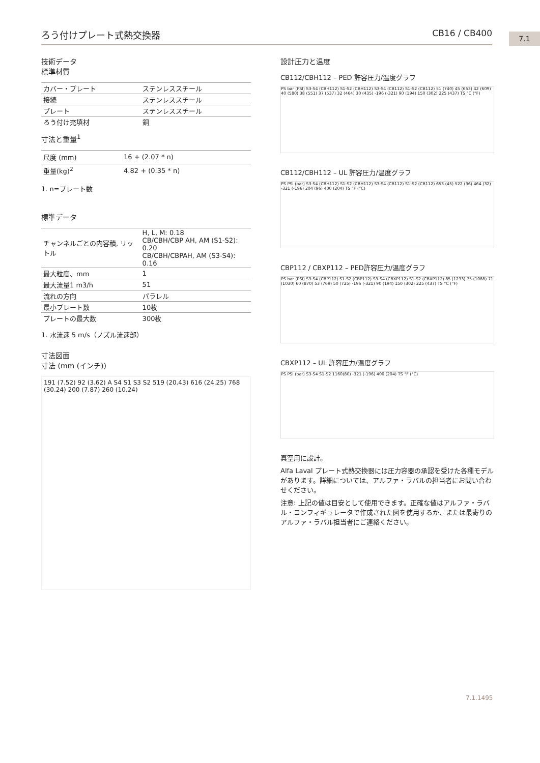ろう付けプレート式熱交換器 CB16 / CB400 7.1
技術データ
標準材質
| カバー・プレート | ステンレススチール |
| 接続 | ステンレススチール |
| プレート | ステンレススチール |
| ろう付け充填材 | 銅 |
寸法と重量<sup>1</sup>
| 尺度 (mm) | 16 + (2.07 * n) |
| 重量(kg)<sup>2</sup> | 4.82 + (0.35 * n) |
1. n=プレート数
標準データ
| チャンネルごとの内容積, リットル | H, L, M: 0.18 CB/CBH/CBP AH, AM (S1-S2): 0.20 CB/CBH/CBPAH, AM (S3-S4): 0.16 |
| 最大粒度、mm | 1 |
| 最大流量1 m3/h | 51 |
| 流れの方向 | パラレル |
| 最小プレート数 | 10枚 |
| プレートの最大数 | 300枚 |
1. 水流速 5 m/s（ノズル流速部）
寸法図面
寸法 (mm (インチ))
191 (7.52) 92 (3.62) A S4 S1 S3 S2 519 (20.43) 616 (24.25) 768 (30.24) 200 (7.87) 260 (10.24)
設計圧力と温度
CB112/CBH112 – PED 許容圧力/温度グラフ
PS bar (PSI) S3-S4 (CBH112) S1-S2 (CBH112) S3-S4 (CB112) S1-S2 (CB112) 51 (740) 45 (653) 42 (609) 40 (580) 38 (551) 37 (537) 32 (464) 30 (435) -196 (-321) 90 (194) 150 (302) 225 (437) TS °C (°F)
CB112/CBH112 – UL 許容圧力/温度グラフ
PS PSI (bar) S3-S4 (CBH112) S1-S2 (CBH112) S3-S4 (CB112) S1-S2 (CB112) 653 (45) 522 (36) 464 (32) -321 (-196) 204 (96) 400 (204) TS °F (°C)
CBP112 / CBXP112 – PED許容圧力/温度グラフ
PS bar (PSI) S3-S4 (CBP112) S1-S2 (CBP112) S3-S4 (CBXP112) S1-S2 (CBXP112) 85 (1233) 75 (1088) 71 (1030) 60 (870) 53 (769) 50 (725) -196 (-321) 90 (194) 150 (302) 225 (437) TS °C (°F)
CBXP112 – UL 許容圧力/温度グラフ
PS PSI (bar) S3-S4 S1-S2 1160(80) -321 (-196) 400 (204) TS °F (°C)
真空用に設計。
Alfa Laval プレート式熱交換器には圧力容器の承認を受けた各種モデルがあります。詳細については、アルファ・ラバルの担当者にお問い合わせください。
注意: 上記の値は目安として使用できます。正確な値はアルファ・ラバル・コンフィギュレータで作成された図を使用するか、または最寄りのアルファ・ラバル担当者にご連絡ください。
7.1.1495